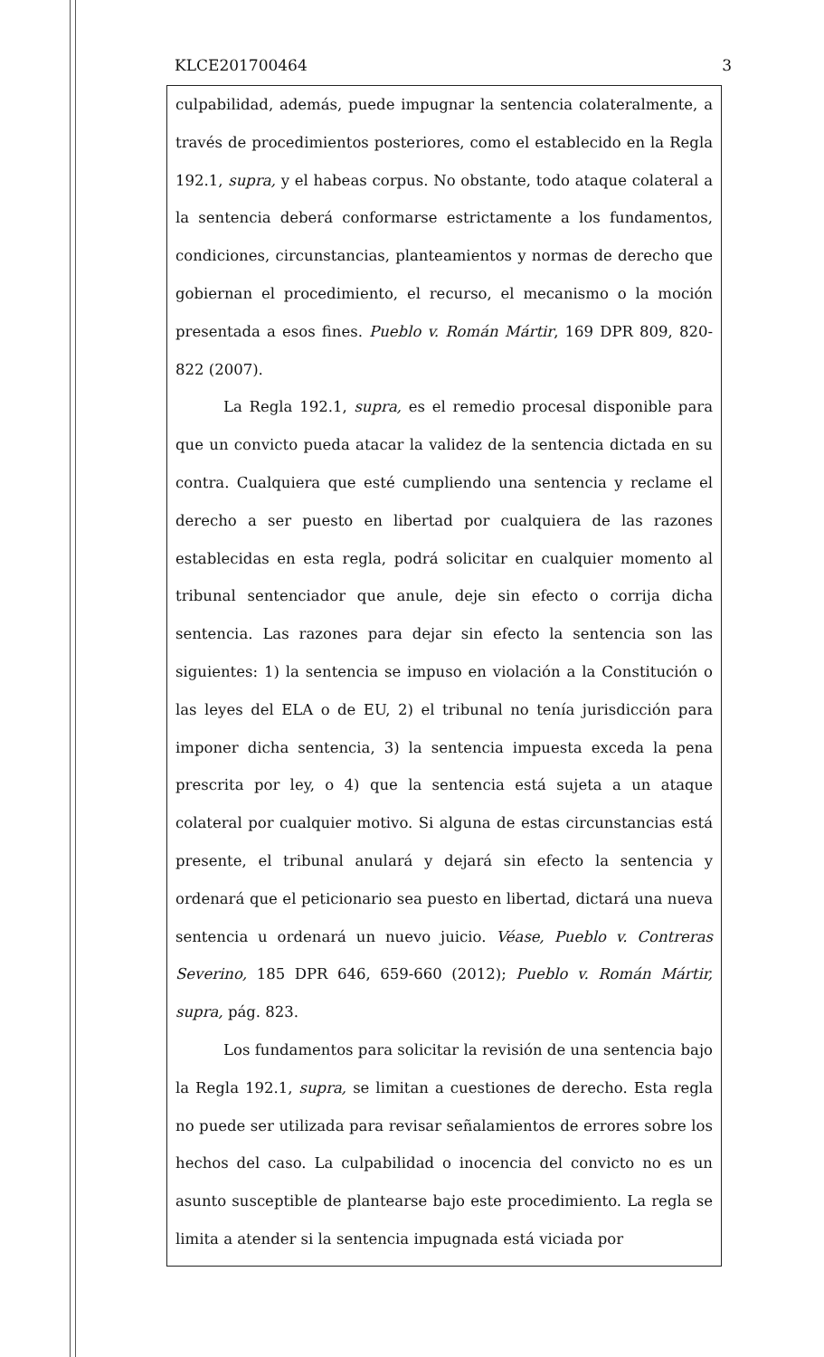KLCE201700464 3
culpabilidad, además, puede impugnar la sentencia colateralmente, a través de procedimientos posteriores, como el establecido en la Regla 192.1, supra, y el habeas corpus. No obstante, todo ataque colateral a la sentencia deberá conformarse estrictamente a los fundamentos, condiciones, circunstancias, planteamientos y normas de derecho que gobiernan el procedimiento, el recurso, el mecanismo o la moción presentada a esos fines. Pueblo v. Román Mártir, 169 DPR 809, 820-822 (2007).
La Regla 192.1, supra, es el remedio procesal disponible para que un convicto pueda atacar la validez de la sentencia dictada en su contra. Cualquiera que esté cumpliendo una sentencia y reclame el derecho a ser puesto en libertad por cualquiera de las razones establecidas en esta regla, podrá solicitar en cualquier momento al tribunal sentenciador que anule, deje sin efecto o corrija dicha sentencia. Las razones para dejar sin efecto la sentencia son las siguientes: 1) la sentencia se impuso en violación a la Constitución o las leyes del ELA o de EU, 2) el tribunal no tenía jurisdicción para imponer dicha sentencia, 3) la sentencia impuesta exceda la pena prescrita por ley, o 4) que la sentencia está sujeta a un ataque colateral por cualquier motivo. Si alguna de estas circunstancias está presente, el tribunal anulará y dejará sin efecto la sentencia y ordenará que el peticionario sea puesto en libertad, dictará una nueva sentencia u ordenará un nuevo juicio. Véase, Pueblo v. Contreras Severino, 185 DPR 646, 659-660 (2012); Pueblo v. Román Mártir, supra, pág. 823.
Los fundamentos para solicitar la revisión de una sentencia bajo la Regla 192.1, supra, se limitan a cuestiones de derecho. Esta regla no puede ser utilizada para revisar señalamientos de errores sobre los hechos del caso. La culpabilidad o inocencia del convicto no es un asunto susceptible de plantearse bajo este procedimiento. La regla se limita a atender si la sentencia impugnada está viciada por